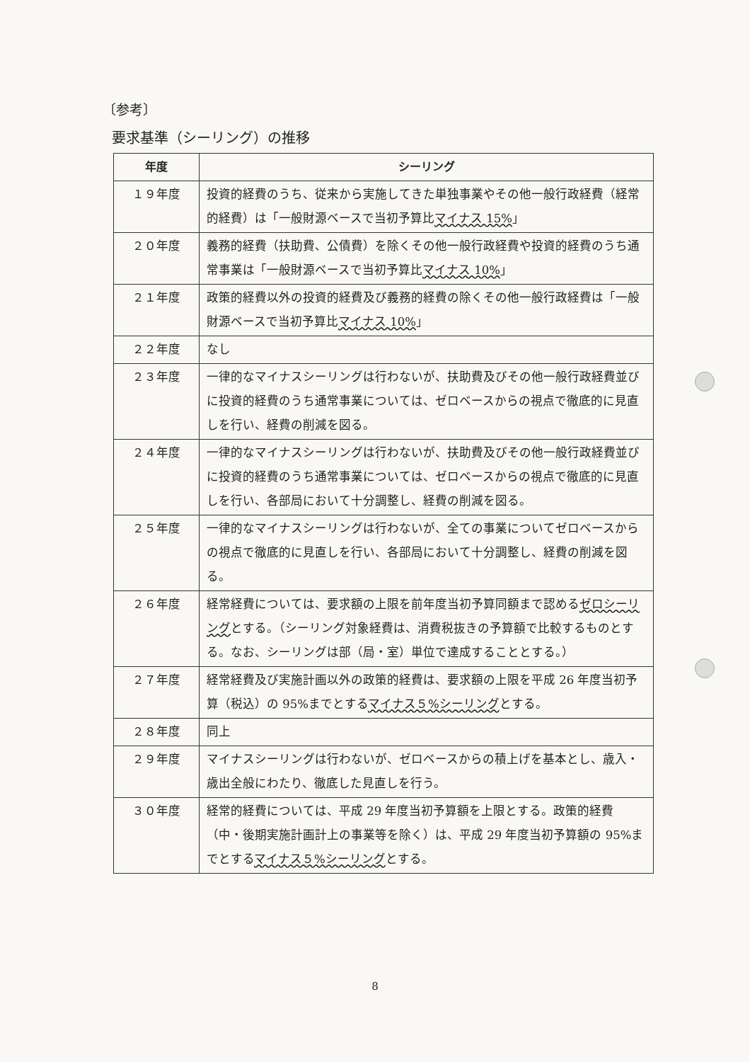〔参考〕
要求基準（シーリング）の推移
| 年度 | シーリング |
| --- | --- |
| １９年度 | 投資的経費のうち、従来から実施してきた単独事業やその他一般行政経費（経常的経費）は「一般財源ベースで当初予算比 マイナス 15% 」 |
| ２０年度 | 義務的経費（扶助費、公債費）を除くその他一般行政経費や投資的経費のうち通常事業は「一般財源ベースで当初予算比 マイナス 10% 」 |
| ２１年度 | 政策的経費以外の投資的経費及び義務的経費の除くその他一般行政経費は「一般財源ベースで当初予算比 マイナス 10% 」 |
| ２２年度 | なし |
| ２３年度 | 一律的なマイナスシーリングは行わないが、扶助費及びその他一般行政経費並びに投資的経費のうち通常事業については、ゼロベースからの視点で徹底的に見直しを行い、経費の削減を図る。 |
| ２４年度 | 一律的なマイナスシーリングは行わないが、扶助費及びその他一般行政経費並びに投資的経費のうち通常事業については、ゼロベースからの視点で徹底的に見直しを行い、各部局において十分調整し、経費の削減を図る。 |
| ２５年度 | 一律的なマイナスシーリングは行わないが、全ての事業についてゼロベースからの視点で徹底的に見直しを行い、各部局において十分調整し、経費の削減を図る。 |
| ２６年度 | 経常経費については、要求額の上限を前年度当初予算同額まで認める ゼロシーリング とする。（シーリング対象経費は、消費税抜きの予算額で比較するものとする。なお、シーリングは部（局・室）単位で達成することとする。） |
| ２７年度 | 経常経費及び実施計画以外の政策的経費は、要求額の上限を平成 26 年度当初予算（税込）の 95%までとする マイナス５%シーリング とする。 |
| ２８年度 | 同上 |
| ２９年度 | マイナスシーリングは行わないが、ゼロベースからの積上げを基本とし、歳入・歳出全般にわたり、徹底した見直しを行う。 |
| ３０年度 | 経常的経費については、平成 29 年度当初予算額を上限とする。政策的経費（中・後期実施計画計上の事業等を除く）は、平成 29 年度当初予算額の 95%までとする マイナス５%シーリング とする。 |
8